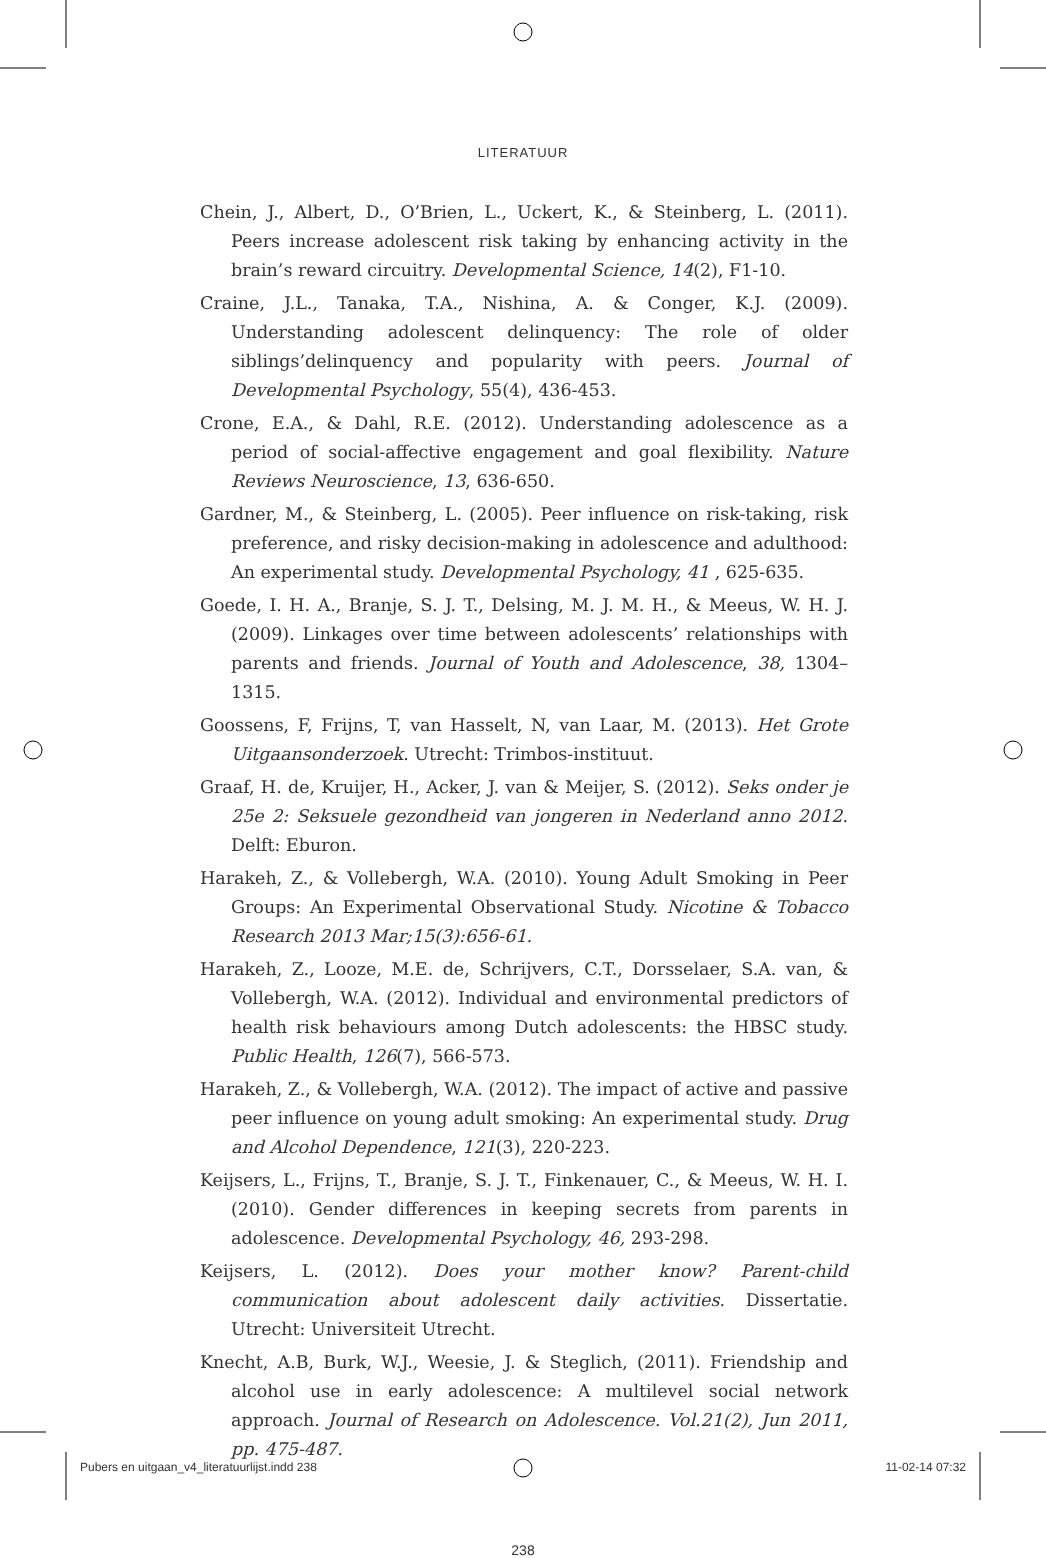LITERATUUR
Chein, J., Albert, D., O’Brien, L., Uckert, K., & Steinberg, L. (2011). Peers increase adolescent risk taking by enhancing activity in the brain’s reward circuitry. Developmental Science, 14(2), F1-10.
Craine, J.L., Tanaka, T.A., Nishina, A. & Conger, K.J. (2009). Understanding adolescent delinquency: The role of older siblings’delinquency and popularity with peers. Journal of Developmental Psychology, 55(4), 436-453.
Crone, E.A., & Dahl, R.E. (2012). Understanding adolescence as a period of social-affective engagement and goal flexibility. Nature Reviews Neuroscience, 13, 636-650.
Gardner, M., & Steinberg, L. (2005). Peer influence on risk-taking, risk preference, and risky decision-making in adolescence and adulthood: An experimental study. Developmental Psychology, 41 , 625-635.
Goede, I. H. A., Branje, S. J. T., Delsing, M. J. M. H., & Meeus, W. H. J. (2009). Linkages over time between adolescents’ relationships with parents and friends. Journal of Youth and Adolescence, 38, 1304–1315.
Goossens, F, Frijns, T, van Hasselt, N, van Laar, M. (2013). Het Grote Uitgaansonderzoek. Utrecht: Trimbos-instituut.
Graaf, H. de, Kruijer, H., Acker, J. van & Meijer, S. (2012). Seks onder je 25e 2: Seksuele gezondheid van jongeren in Nederland anno 2012. Delft: Eburon.
Harakeh, Z., & Vollebergh, W.A. (2010). Young Adult Smoking in Peer Groups: An Experimental Observational Study. Nicotine & Tobacco Research 2013 Mar;15(3):656-61.
Harakeh, Z., Looze, M.E. de, Schrijvers, C.T., Dorsselaer, S.A. van, & Vollebergh, W.A. (2012). Individual and environmental predictors of health risk behaviours among Dutch adolescents: the HBSC study. Public Health, 126(7), 566-573.
Harakeh, Z., & Vollebergh, W.A. (2012). The impact of active and passive peer influence on young adult smoking: An experimental study. Drug and Alcohol Dependence, 121(3), 220-223.
Keijsers, L., Frijns, T., Branje, S. J. T., Finkenauer, C., & Meeus, W. H. I. (2010). Gender differences in keeping secrets from parents in adolescence. Developmental Psychology, 46, 293-298.
Keijsers, L. (2012). Does your mother know? Parent-child communication about adolescent daily activities. Dissertatie. Utrecht: Universiteit Utrecht.
Knecht, A.B, Burk, W.J., Weesie, J. & Steglich, (2011). Friendship and alcohol use in early adolescence: A multilevel social network approach. Journal of Research on Adolescence. Vol.21(2), Jun 2011, pp. 475-487.
238
Pubers en uitgaan_v4_literatuurlijst.indd 238 11-02-14 07:32